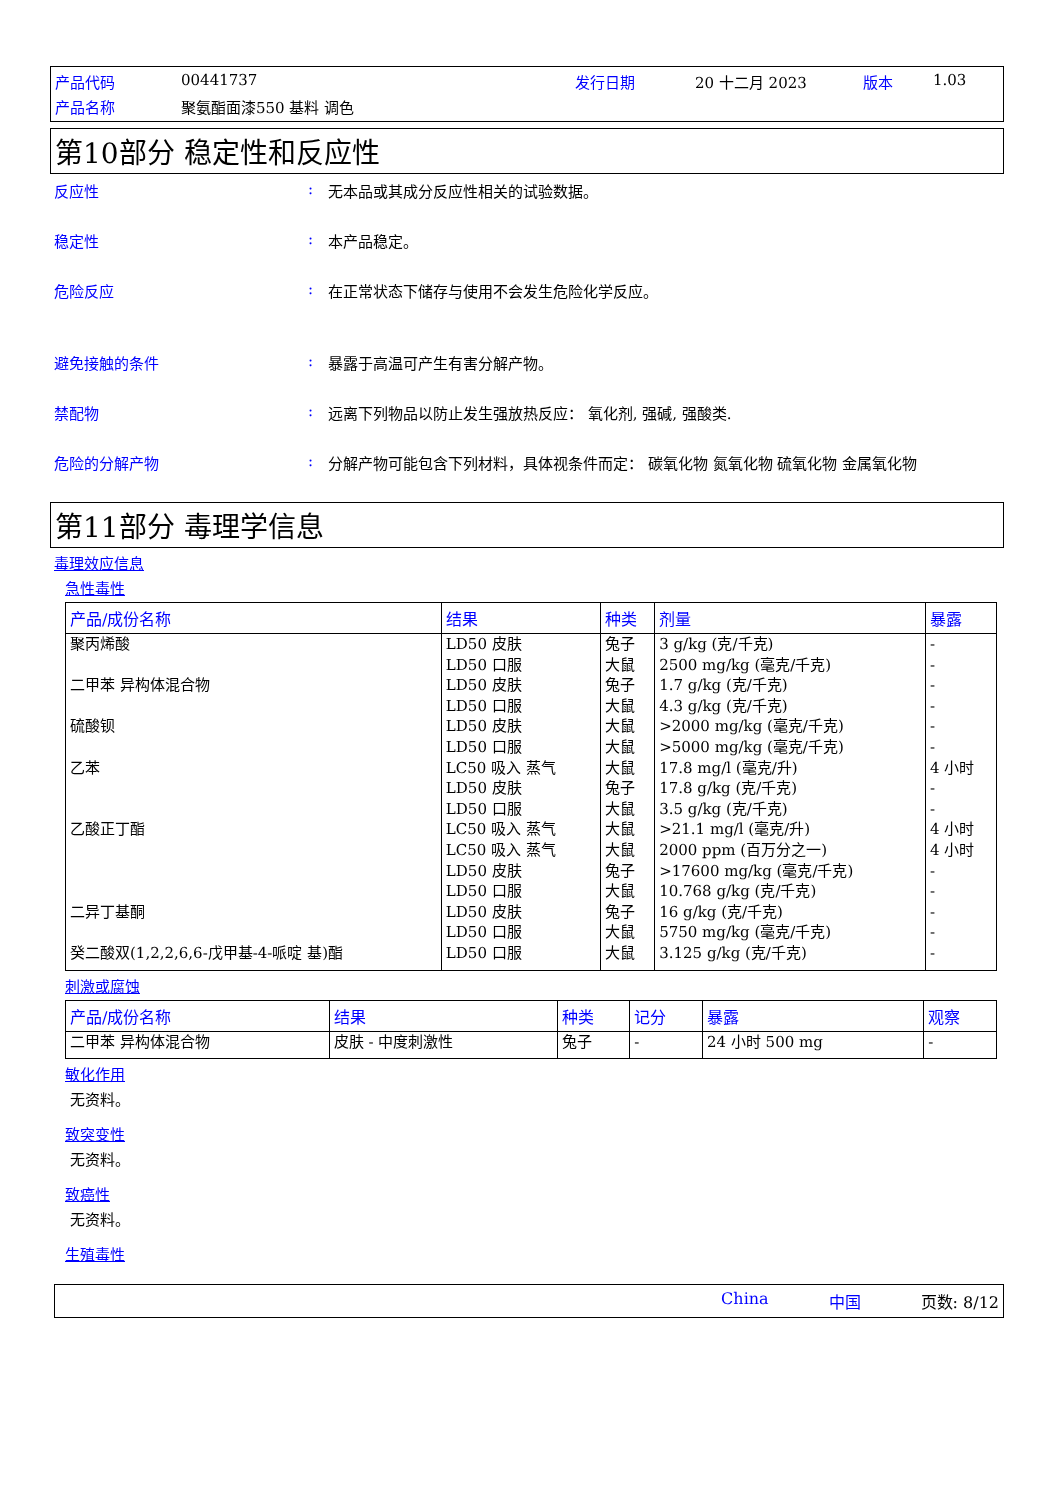产品代码 00441737 发行日期 20 十二月 2023 版本 1.03 产品名称 聚氨酯面漆550 基料 调色
第10部分 稳定性和反应性
反应性: 无本品或其成分反应性相关的试验数据。
稳定性: 本产品稳定。
危险反应: 在正常状态下储存与使用不会发生危险化学反应。
避免接触的条件: 暴露于高温可产生有害分解产物。
禁配物: 远离下列物品以防止发生强放热反应： 氧化剂, 强碱, 强酸类.
危险的分解产物: 分解产物可能包含下列材料，具体视条件而定： 碳氧化物 氮氧化物 硫氧化物 金属氧化物
第11部分 毒理学信息
毒理效应信息
急性毒性
| 产品/成份名称 | 结果 | 种类 | 剂量 | 暴露 |
| --- | --- | --- | --- | --- |
| 聚丙烯酸 二甲苯 异构体混合物 硫酸钡 乙苯 乙酸正丁酯 二异丁基酮 癸二酸双(1,2,2,6,6-戊甲基-4-哌啶 基)酯 | LD50 皮肤 LD50 口服 LD50 皮肤 LD50 口服 LD50 皮肤 LD50 口服 LC50 吸入 蒸气 LD50 皮肤 LD50 口服 LC50 吸入 蒸气 LC50 吸入 蒸气 LD50 皮肤 LD50 口服 LD50 皮肤 LD50 口服 LD50 口服 | 兔子 大鼠 兔子 大鼠 大鼠 大鼠 大鼠 兔子 大鼠 大鼠 大鼠 兔子 大鼠 兔子 大鼠 大鼠 | 3 g/kg (克/千克) 2500 mg/kg (毫克/千克) 1.7 g/kg (克/千克) 4.3 g/kg (克/千克) >2000 mg/kg (毫克/千克) >5000 mg/kg (毫克/千克) 17.8 mg/l (毫克/升) 17.8 g/kg (克/千克) 3.5 g/kg (克/千克) >21.1 mg/l (毫克/升) 2000 ppm (百万分之一) >17600 mg/kg (毫克/千克) 10.768 g/kg (克/千克) 16 g/kg (克/千克) 5750 mg/kg (毫克/千克) 3.125 g/kg (克/千克) | - - - - - - 4 小时 - - 4 小时 4 小时 - - - - - |
刺激或腐蚀
| 产品/成份名称 | 结果 | 种类 | 记分 | 暴露 | 观察 |
| --- | --- | --- | --- | --- | --- |
| 二甲苯 异构体混合物 | 皮肤 - 中度刺激性 | 兔子 | - | 24 小时 500 mg | - |
敏化作用
无资料。
致突变性
无资料。
致癌性
无资料。
生殖毒性
China 中国 页数: 8/12